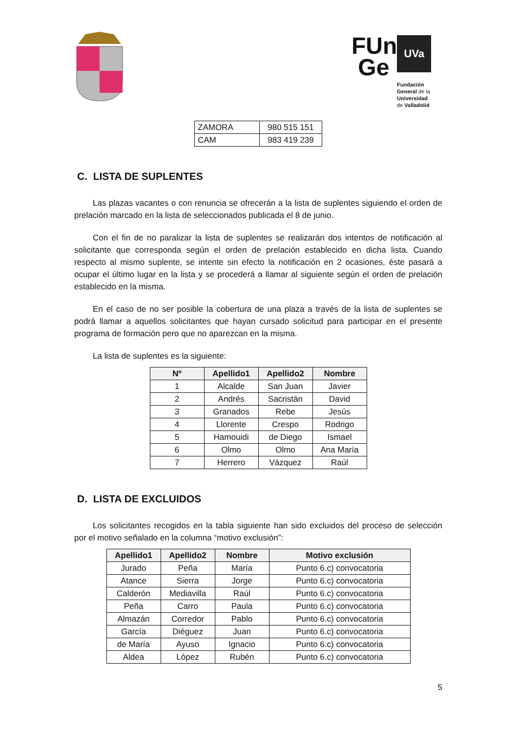FUn
Ge
UVa
Fundación
General de la
Universidad
de Valladolid
| ZAMORA | 980 515 151 |
| CAM | 983 419 239 |
C. LISTA DE SUPLENTES
Las plazas vacantes o con renuncia se ofrecerán a la lista de suplentes siguiendo el orden de prelación marcado en la lista de seleccionados publicada el 8 de junio.
Con el fin de no paralizar la lista de suplentes se realizarán dos intentos de notificación al solicitante que corresponda según el orden de prelación establecido en dicha lista. Cuando respecto al mismo suplente, se intente sin efecto la notificación en 2 ocasiones, éste pasará a ocupar el último lugar en la lista y se procederá a llamar al siguiente según el orden de prelación establecido en la misma.
En el caso de no ser posible la cobertura de una plaza a través de la lista de suplentes se podrá llamar a aquellos solicitantes que hayan cursado solicitud para participar en el presente programa de formación pero que no aparezcan en la misma.
La lista de suplentes es la siguiente:
| Nº | Apellido1 | Apellido2 | Nombre |
| --- | --- | --- | --- |
| 1 | Alcalde | San Juan | Javier |
| 2 | Andrés | Sacristán | David |
| 3 | Granados | Rebe | Jesús |
| 4 | Llorente | Crespo | Rodrigo |
| 5 | Hamouidi | de Diego | Ismael |
| 6 | Olmo | Olmo | Ana María |
| 7 | Herrero | Vázquez | Raúl |
D. LISTA DE EXCLUIDOS
Los solicitantes recogidos en la tabla siguiente han sido excluidos del proceso de selección por el motivo señalado en la columna “motivo exclusión”:
| Apellido1 | Apellido2 | Nombre | Motivo exclusión |
| --- | --- | --- | --- |
| Jurado | Peña | María | Punto 6.c) convocatoria |
| Atance | Sierra | Jorge | Punto 6.c) convocatoria |
| Calderón | Mediavilla | Raúl | Punto 6.c) convocatoria |
| Peña | Carro | Paula | Punto 6.c) convocatoria |
| Almazán | Corredor | Pablo | Punto 6.c) convocatoria |
| García | Diéguez | Juan | Punto 6.c) convocatoria |
| de María | Ayuso | Ignacio | Punto 6.c) convocatoria |
| Aldea | López | Rubén | Punto 6.c) convocatoria |
5